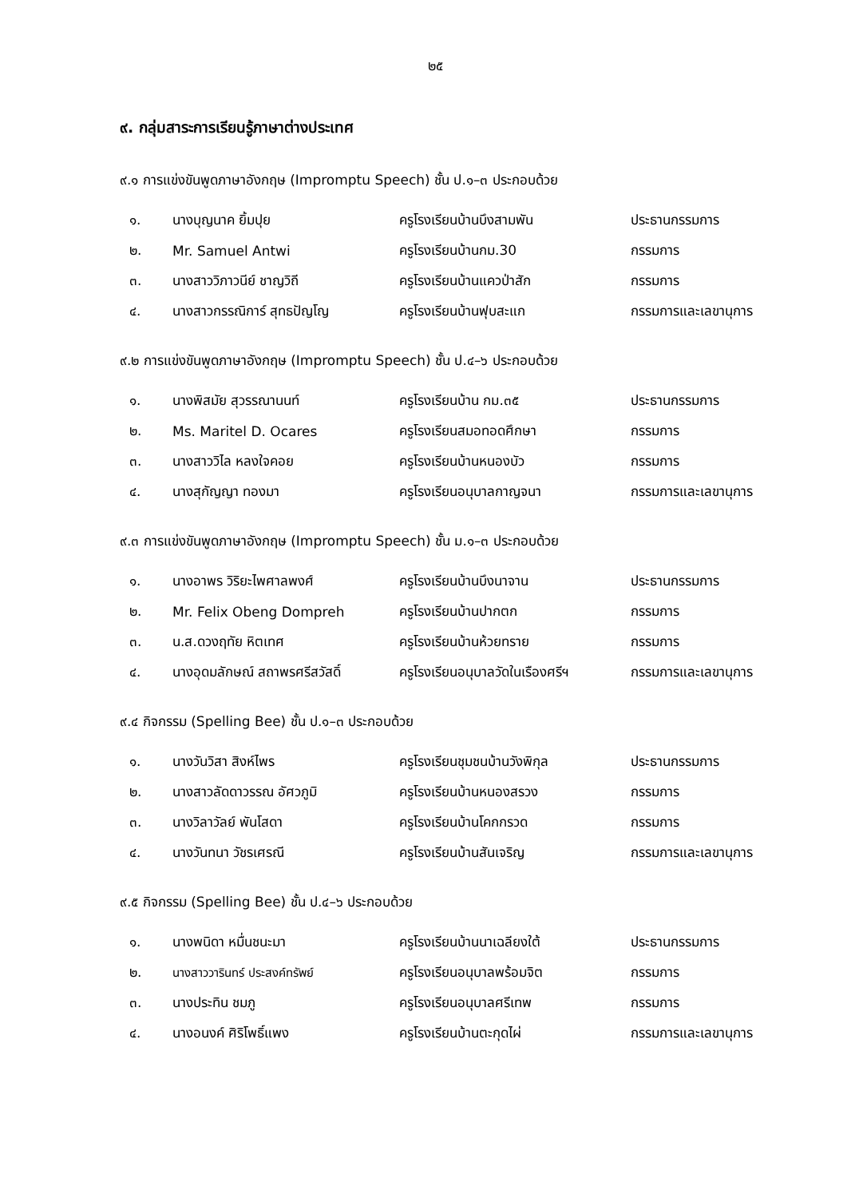๒๕
๙. กลุ่มสาระการเรียนรู้ภาษาต่างประเทศ
๙.๑ การแข่งขันพูดภาษาอังกฤษ (Impromptu Speech) ชั้น ป.๑–๓ ประกอบด้วย
| ๑. | นางบุญนาค ยิ้มปุย | ครูโรงเรียนบ้านบึงสามพัน | ประธานกรรมการ |
| ๒. | Mr. Samuel Antwi | ครูโรงเรียนบ้านกม.30 | กรรมการ |
| ๓. | นางสาววิภาวนีย์ ชาญวิถี | ครูโรงเรียนบ้านแควป่าสัก | กรรมการ |
| ๔. | นางสาวกรรณิการ์ สุทธปัญโญ | ครูโรงเรียนบ้านฟุบสะแก | กรรมการและเลขานุการ |
๙.๒ การแข่งขันพูดภาษาอังกฤษ (Impromptu Speech) ชั้น ป.๔–๖ ประกอบด้วย
| ๑. | นางพิสมัย สุวรรณานนท์ | ครูโรงเรียนบ้าน กม.๓๕ | ประธานกรรมการ |
| ๒. | Ms. Maritel D. Ocares | ครูโรงเรียนสมอทอดศึกษา | กรรมการ |
| ๓. | นางสาววิไล หลงใจคอย | ครูโรงเรียนบ้านหนองบัว | กรรมการ |
| ๔. | นางสุกัญญา ทองมา | ครูโรงเรียนอนุบาลกาญจนา | กรรมการและเลขานุการ |
๙.๓ การแข่งขันพูดภาษาอังกฤษ (Impromptu Speech) ชั้น ม.๑–๓ ประกอบด้วย
| ๑. | นางอาพร วิริยะไพศาลพงศ์ | ครูโรงเรียนบ้านบึงนาจาน | ประธานกรรมการ |
| ๒. | Mr. Felix Obeng Dompreh | ครูโรงเรียนบ้านปากตก | กรรมการ |
| ๓. | น.ส.ดวงฤทัย หิตเทศ | ครูโรงเรียนบ้านห้วยทราย | กรรมการ |
| ๔. | นางอุดมลักษณ์ สถาพรศรีสวัสดิ์ | ครูโรงเรียนอนุบาลวัดในเรืองศรีฯ | กรรมการและเลขานุการ |
๙.๔ กิจกรรม (Spelling Bee) ชั้น ป.๑–๓ ประกอบด้วย
| ๑. | นางวันวิสา สิงห์ไพร | ครูโรงเรียนชุมชนบ้านวังพิกุล | ประธานกรรมการ |
| ๒. | นางสาวลัดดาวรรณ อัศวภูมิ | ครูโรงเรียนบ้านหนองสรวง | กรรมการ |
| ๓. | นางวิลาวัลย์ พันโสดา | ครูโรงเรียนบ้านโคกกรวด | กรรมการ |
| ๔. | นางวันทนา วัชรเศรณี | ครูโรงเรียนบ้านสันเจริญ | กรรมการและเลขานุการ |
๙.๕ กิจกรรม (Spelling Bee) ชั้น ป.๔–๖ ประกอบด้วย
| ๑. | นางพนิดา หมื่นชนะมา | ครูโรงเรียนบ้านนาเฉลียงใต้ | ประธานกรรมการ |
| ๒. | นางสาววารินทร์ ประสงค์ทรัพย์ | ครูโรงเรียนอนุบาลพร้อมจิต | กรรมการ |
| ๓. | นางประทิน ชมภู | ครูโรงเรียนอนุบาลศรีเทพ | กรรมการ |
| ๔. | นางอนงค์ ศิริโพธิ์แพง | ครูโรงเรียนบ้านตะกุดไผ่ | กรรมการและเลขานุการ |